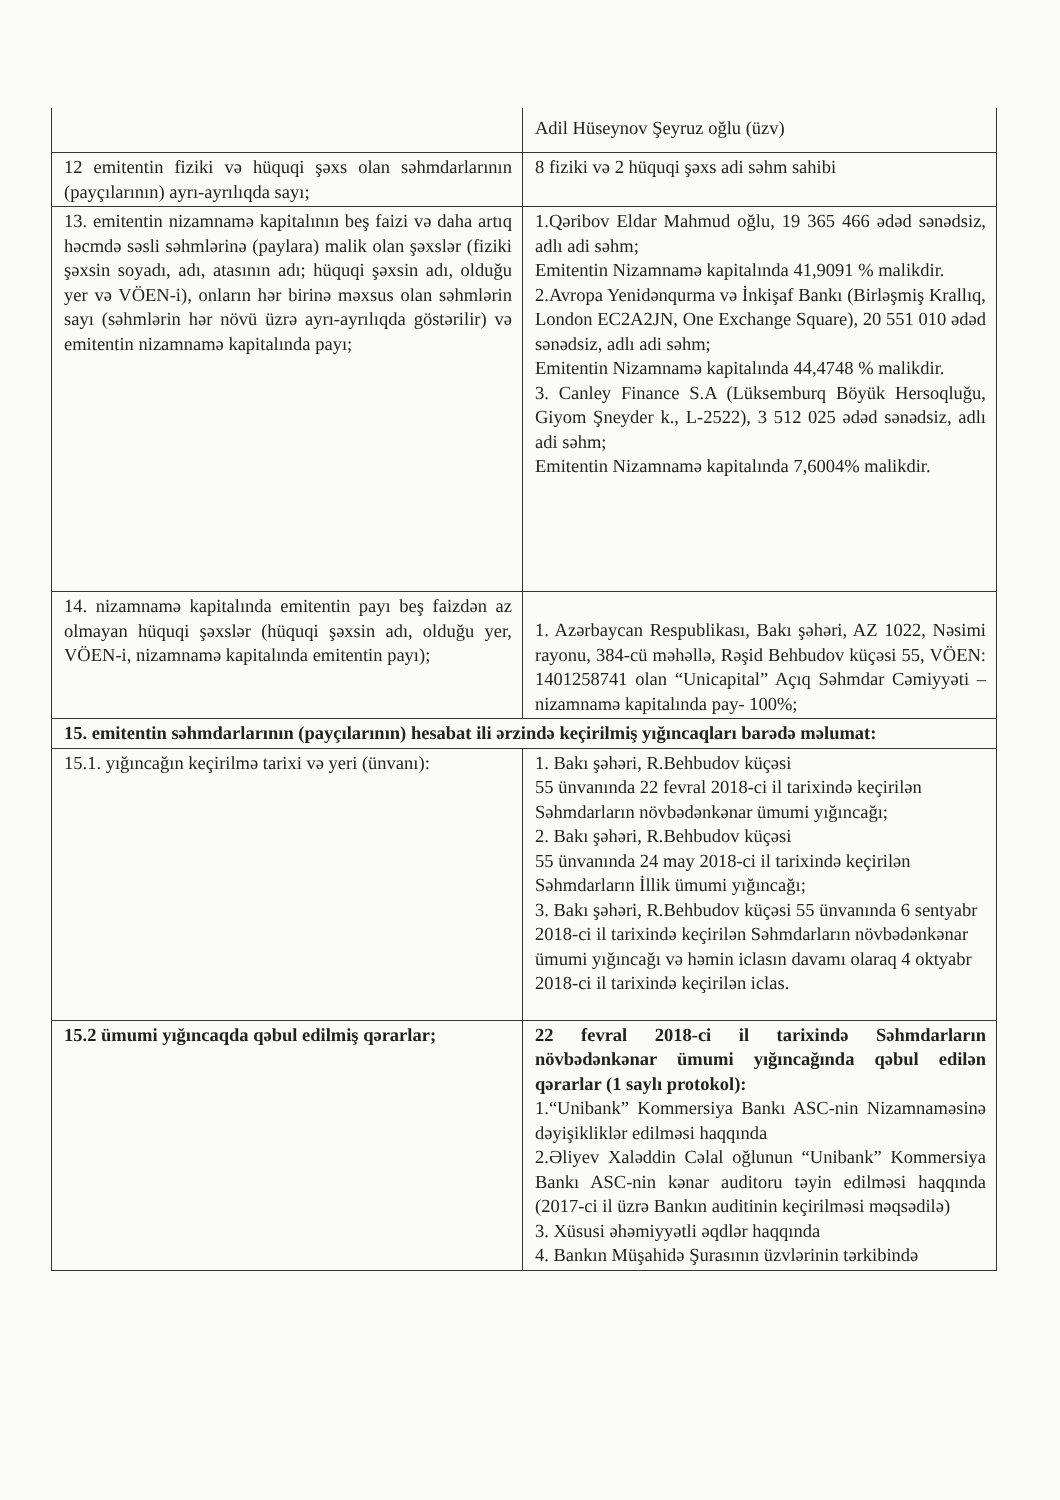| | Adil Hüseynov Şeyruz oğlu (üzv) |
| 12 emitentin fiziki və hüquqi şəxs olan səhmdarlarının (payçılarının) ayrı-ayrılıqda sayı; | 8 fiziki və 2 hüquqi şəxs adi səhm sahibi |
| 13. emitentin nizamnamə kapitalının beş faizi və daha artıq həcmdə səsli səhmlərinə (paylara) malik olan şəxslər (fiziki şəxsin soyadı, adı, atasının adı; hüquqi şəxsin adı, olduğu yer və VÖEN-i), onların hər birinə məxsus olan səhmlərin sayı (səhmlərin hər növü üzrə ayrı-ayrılıqda göstərilir) və emitentin nizamnamə kapitalında payı; | 1.Qəribov Eldar Mahmud oğlu, 19 365 466 ədəd sənədsiz, adlı adi səhm; Emitentin Nizamnamə kapitalında 41,9091 % malikdir. 2.Avropa Yenidənqurma və İnkişaf Bankı (Birləşmiş Krallıq, London EC2A2JN, One Exchange Square), 20 551 010 ədəd sənədsiz, adlı adi səhm; Emitentin Nizamnamə kapitalında 44,4748 % malikdir. 3. Canley Finance S.A (Lüksemburq Böyük Hersoqluğu, Giyom Şneyder k., L-2522), 3 512 025 ədəd sənədsiz, adlı adi səhm; Emitentin Nizamnamə kapitalında 7,6004% malikdir. |
| 14. nizamnamə kapitalında emitentin payı beş faizdən az olmayan hüquqi şəxslər (hüquqi şəxsin adı, olduğu yer, VÖEN-i, nizamnamə kapitalında emitentin payı); | 1. Azərbaycan Respublikası, Bakı şəhəri, AZ 1022, Nəsimi rayonu, 384-cü məhəllə, Rəşid Behbudov küçəsi 55, VÖEN: 1401258741 olan “Unicapital” Açıq Səhmdar Cəmiyyəti – nizamnamə kapitalında pay- 100%; |
| 15. emitentin səhmdarlarının (payçılarının) hesabat ili ərzində keçirilmiş yığıncaqları barədə məlumat: | |
| 15.1. yığıncağın keçirilmə tarixi və yeri (ünvanı): | 1. Bakı şəhəri, R.Behbudov küçəsi 55 ünvanında 22 fevral 2018-ci il tarixində keçirilən Səhmdarların növbədənkənar ümumi yığıncağı; 2. Bakı şəhəri, R.Behbudov küçəsi 55 ünvanında 24 may 2018-ci il tarixində keçirilən Səhmdarların İllik ümumi yığıncağı; 3. Bakı şəhəri, R.Behbudov küçəsi 55 ünvanında 6 sentyabr 2018-ci il tarixində keçirilən Səhmdarların növbədənkənar ümumi yığıncağı və həmin iclasın davamı olaraq 4 oktyabr 2018-ci il tarixində keçirilən iclas. |
| 15.2 ümumi yığıncaqda qəbul edilmiş qərarlar; | 22 fevral 2018-ci il tarixində Səhmdarların növbədənkənar ümumi yığıncağında qəbul edilən qərarlar (1 saylı protokol): 1.“Unibank” Kommersiya Bankı ASC-nin Nizamnaməsinə dəyişikliklər edilməsi haqqında 2.Əliyev Xaləddin Cəlal oğlunun “Unibank” Kommersiya Bankı ASC-nin kənar auditoru təyin edilməsi haqqında (2017-ci il üzrə Bankın auditinin keçirilməsi məqsədilə) 3. Xüsusi əhəmiyyətli əqdlər haqqında 4. Bankın Müşahidə Şurasının üzvlərinin tərkibində |